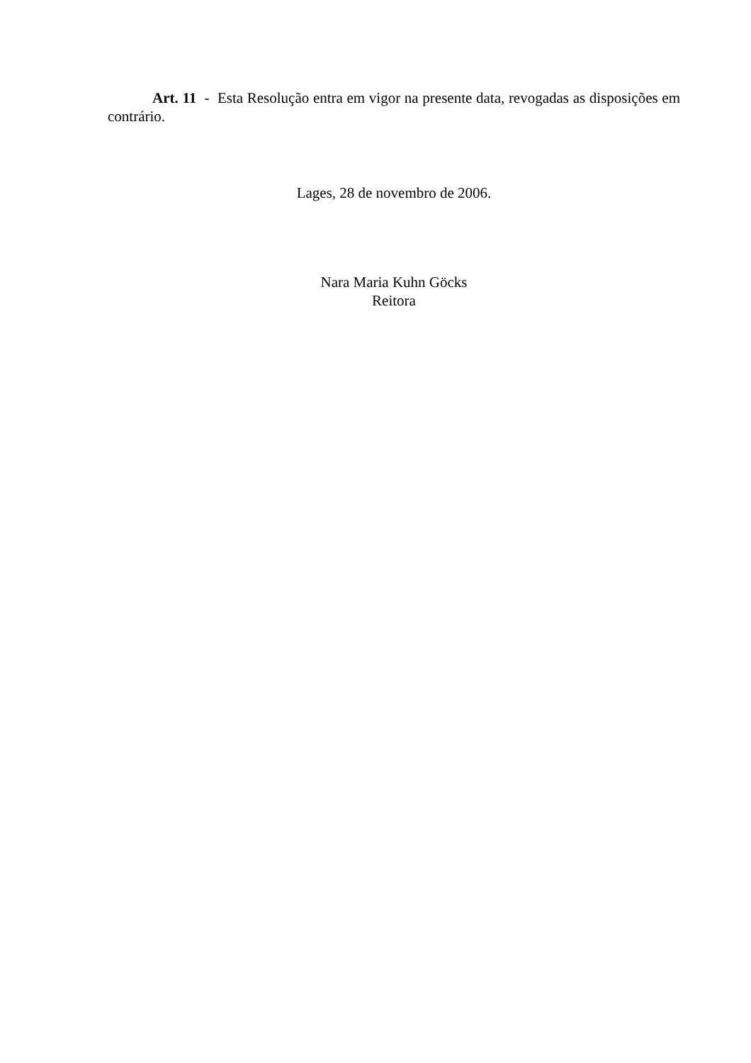Art. 11 - Esta Resolução entra em vigor na presente data, revogadas as disposições em contrário.
Lages, 28 de novembro de 2006.
Nara Maria Kuhn Göcks
Reitora